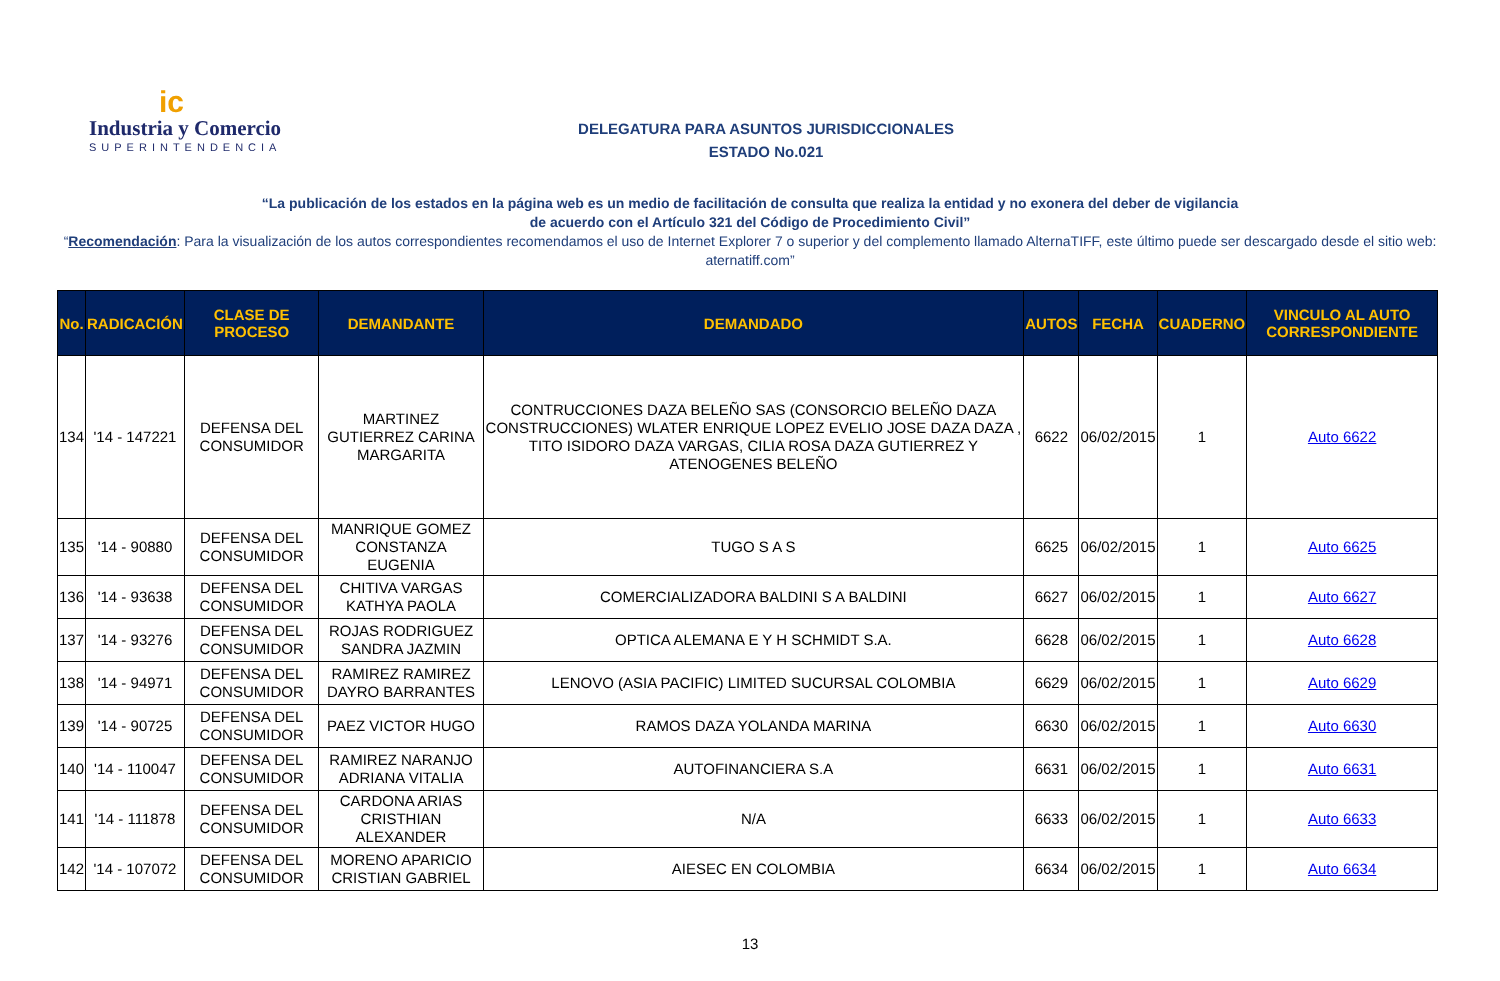ic
Industria y Comercio
SUPERINTENDENCIA
DELEGATURA PARA ASUNTOS JURISDICCIONALES
ESTADO No.021
“La publicación de los estados en la página web es un medio de facilitación de consulta que realiza la entidad y no exonera del deber de vigilancia
de acuerdo con el Artículo 321 del Código de Procedimiento Civil”
“Recomendación: Para la visualización de los autos correspondientes recomendamos el uso de Internet Explorer 7 o superior y del complemento llamado AlternaTIFF, este último puede ser descargado desde el sitio web: aternatiff.com”
| No. | RADICACIÓN | CLASE DE PROCESO | DEMANDANTE | DEMANDADO | AUTOS | FECHA | CUADERNO | VINCULO AL AUTO CORRESPONDIENTE |
| --- | --- | --- | --- | --- | --- | --- | --- | --- |
| 134 | '14 - 147221 | DEFENSA DEL CONSUMIDOR | MARTINEZ GUTIERREZ CARINA MARGARITA | CONTRUCCIONES DAZA BELEÑO SAS (CONSORCIO BELEÑO DAZA CONSTRUCCIONES) WLATER ENRIQUE LOPEZ EVELIO JOSE DAZA DAZA , TITO ISIDORO DAZA VARGAS, CILIA ROSA DAZA GUTIERREZ Y ATENOGENES BELEÑO | 6622 | 06/02/2015 | 1 | Auto 6622 |
| 135 | '14 - 90880 | DEFENSA DEL CONSUMIDOR | MANRIQUE GOMEZ CONSTANZA EUGENIA | TUGO S A S | 6625 | 06/02/2015 | 1 | Auto 6625 |
| 136 | '14 - 93638 | DEFENSA DEL CONSUMIDOR | CHITIVA VARGAS KATHYA PAOLA | COMERCIALIZADORA BALDINI S A BALDINI | 6627 | 06/02/2015 | 1 | Auto 6627 |
| 137 | '14 - 93276 | DEFENSA DEL CONSUMIDOR | ROJAS RODRIGUEZ SANDRA JAZMIN | OPTICA ALEMANA E Y H SCHMIDT S.A. | 6628 | 06/02/2015 | 1 | Auto 6628 |
| 138 | '14 - 94971 | DEFENSA DEL CONSUMIDOR | RAMIREZ RAMIREZ DAYRO BARRANTES | LENOVO (ASIA PACIFIC) LIMITED SUCURSAL COLOMBIA | 6629 | 06/02/2015 | 1 | Auto 6629 |
| 139 | '14 - 90725 | DEFENSA DEL CONSUMIDOR | PAEZ VICTOR HUGO | RAMOS DAZA YOLANDA MARINA | 6630 | 06/02/2015 | 1 | Auto 6630 |
| 140 | '14 - 110047 | DEFENSA DEL CONSUMIDOR | RAMIREZ NARANJO ADRIANA VITALIA | AUTOFINANCIERA S.A | 6631 | 06/02/2015 | 1 | Auto 6631 |
| 141 | '14 - 111878 | DEFENSA DEL CONSUMIDOR | CARDONA ARIAS CRISTHIAN ALEXANDER | N/A | 6633 | 06/02/2015 | 1 | Auto 6633 |
| 142 | '14 - 107072 | DEFENSA DEL CONSUMIDOR | MORENO APARICIO CRISTIAN GABRIEL | AIESEC EN COLOMBIA | 6634 | 06/02/2015 | 1 | Auto 6634 |
13